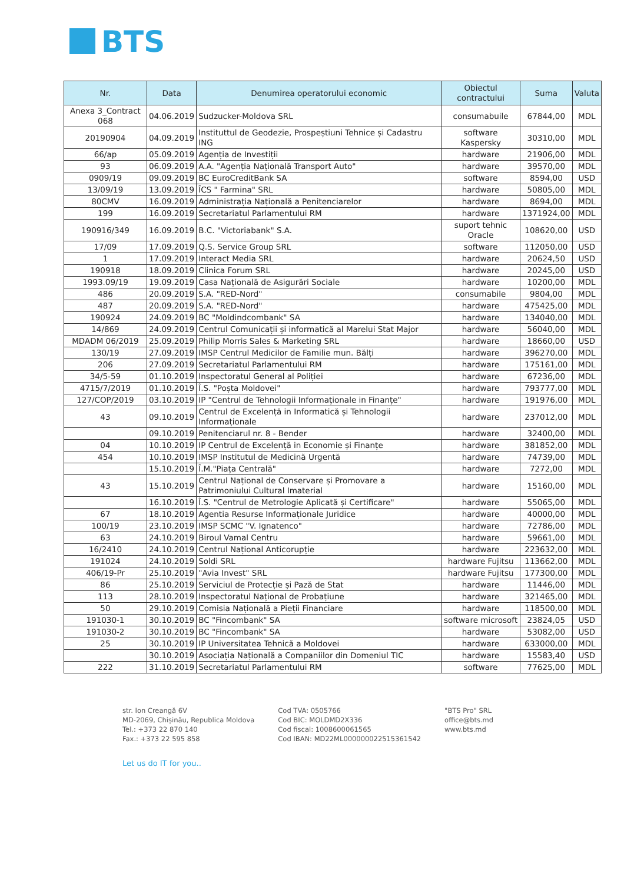BTS
| Nr. | Data | Denumirea operatorului economic | Obiectul contractului | Suma | Valuta |
| --- | --- | --- | --- | --- | --- |
| Anexa 3_Contract 068 | 04.06.2019 | Sudzucker-Moldova SRL | consumabuile | 67844,00 | MDL |
| 20190904 | 04.09.2019 | Instituttul de Geodezie, Prospeștiuni Tehnice și Cadastru ING | software Kaspersky | 30310,00 | MDL |
| 66/ap | 05.09.2019 | Agenția de Investiții | hardware | 21906,00 | MDL |
| 93 | 06.09.2019 | A.A. "Agenția Națională Transport Auto" | hardware | 39570,00 | MDL |
| 0909/19 | 09.09.2019 | BC EuroCreditBank SA | software | 8594,00 | USD |
| 13/09/19 | 13.09.2019 | ÎCS " Farmina" SRL | hardware | 50805,00 | MDL |
| 80CMV | 16.09.2019 | Administrația Națională a Penitenciarelor | hardware | 8694,00 | MDL |
| 199 | 16.09.2019 | Secretariatul Parlamentului RM | hardware | 1371924,00 | MDL |
| 190916/349 | 16.09.2019 | B.C. "Victoriabank" S.A. | suport tehnic Oracle | 108620,00 | USD |
| 17/09 | 17.09.2019 | Q.S. Service Group SRL | software | 112050,00 | USD |
| 1 | 17.09.2019 | Interact Media SRL | hardware | 20624,50 | USD |
| 190918 | 18.09.2019 | Clinica Forum SRL | hardware | 20245,00 | USD |
| 1993.09/19 | 19.09.2019 | Casa Națională de Asigurări Sociale | hardware | 10200,00 | MDL |
| 486 | 20.09.2019 | S.A. "RED-Nord" | consumabile | 9804,00 | MDL |
| 487 | 20.09.2019 | S.A. "RED-Nord" | hardware | 475425,00 | MDL |
| 190924 | 24.09.2019 | BC "Moldindcombank" SA | hardware | 134040,00 | MDL |
| 14/869 | 24.09.2019 | Centrul Comunicații și informatică al Marelui Stat Major | hardware | 56040,00 | MDL |
| MDADM 06/2019 | 25.09.2019 | Philip Morris Sales & Marketing SRL | hardware | 18660,00 | USD |
| 130/19 | 27.09.2019 | IMSP Centrul Medicilor de Familie mun. Bălți | hardware | 396270,00 | MDL |
| 206 | 27.09.2019 | Secretariatul Parlamentului RM | hardware | 175161,00 | MDL |
| 34/5-59 | 01.10.2019 | Inspectoratul General al Poliției | hardware | 67236,00 | MDL |
| 4715/7/2019 | 01.10.2019 | Î.S. "Poșta Moldovei" | hardware | 793777,00 | MDL |
| 127/COP/2019 | 03.10.2019 | IP "Centrul de Tehnologii Informaționale in Finanțe" | hardware | 191976,00 | MDL |
| 43 | 09.10.2019 | Centrul de Excelență in Informatică și Tehnologii Informaționale | hardware | 237012,00 | MDL |
| | 09.10.2019 | Penitenciarul nr. 8 - Bender | hardware | 32400,00 | MDL |
| 04 | 10.10.2019 | IP Centrul de Excelență in Economie și Finanțe | hardware | 381852,00 | MDL |
| 454 | 10.10.2019 | IMSP Institutul de Medicină Urgentă | hardware | 74739,00 | MDL |
| | 15.10.2019 | Î.M."Piața Centrală" | hardware | 7272,00 | MDL |
| 43 | 15.10.2019 | Centrul Național de Conservare și Promovare a Patrimoniului Cultural Imaterial | hardware | 15160,00 | MDL |
| | 16.10.2019 | Î.S. "Centrul de Metrologie Aplicată și Certificare" | hardware | 55065,00 | MDL |
| 67 | 18.10.2019 | Agentia Resurse Informaționale Juridice | hardware | 40000,00 | MDL |
| 100/19 | 23.10.2019 | IMSP SCMC "V. Ignatenco" | hardware | 72786,00 | MDL |
| 63 | 24.10.2019 | Biroul Vamal Centru | hardware | 59661,00 | MDL |
| 16/2410 | 24.10.2019 | Centrul Național Anticorupție | hardware | 223632,00 | MDL |
| 191024 | 24.10.2019 | Soldi SRL | hardware Fujitsu | 113662,00 | MDL |
| 406/19-Pr | 25.10.2019 | "Avia Invest" SRL | hardware Fujitsu | 177300,00 | MDL |
| 86 | 25.10.2019 | Serviciul de Protecție și Pază de Stat | hardware | 11446,00 | MDL |
| 113 | 28.10.2019 | Inspectoratul Național de Probațiune | hardware | 321465,00 | MDL |
| 50 | 29.10.2019 | Comisia Națională a Pieții Financiare | hardware | 118500,00 | MDL |
| 191030-1 | 30.10.2019 | BC "Fincombank" SA | software microsoft | 23824,05 | USD |
| 191030-2 | 30.10.2019 | BC "Fincombank" SA | hardware | 53082,00 | USD |
| 25 | 30.10.2019 | IP Universitatea Tehnică a Moldovei | hardware | 633000,00 | MDL |
| | 30.10.2019 | Asociația Națională a Companiilor din Domeniul TIC | hardware | 15583,40 | USD |
| 222 | 31.10.2019 | Secretariatul Parlamentului RM | software | 77625,00 | MDL |
str. Ion Creangă 6V
MD-2069, Chișinău, Republica Moldova
Tel.: +373 22 870 140
Fax.: +373 22 595 858
Cod TVA: 0505766
Cod BIC: MOLDMD2X336
Cod fiscal: 1008600061565
Cod IBAN: MD22ML000000022515361542
"BTS Pro" SRL
office@bts.md
www.bts.md
Let us do IT for you..